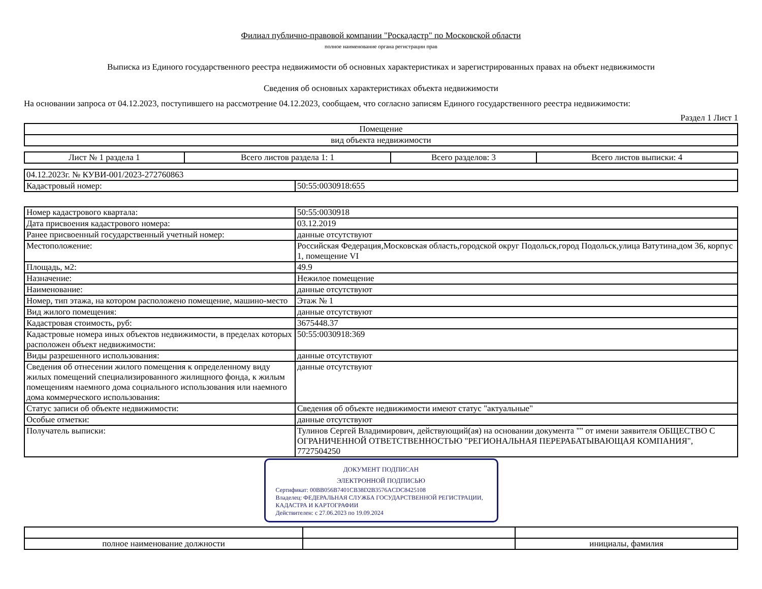Филиал публично-правовой компании "Роскадастр" по Московской области
полное наименование органа регистрации прав
Выписка из Единого государственного реестра недвижимости об основных характеристиках и зарегистрированных правах на объект недвижимости
Сведения об основных характеристиках объекта недвижимости
На основании запроса от 04.12.2023, поступившего на рассмотрение 04.12.2023, сообщаем, что согласно записям Единого государственного реестра недвижимости:
Раздел 1 Лист 1
| Помещение |
| вид объекта недвижимости |
| Лист № 1 раздела 1 | Всего листов раздела 1: 1 | Всего разделов: 3 | Всего листов выписки: 4 |
| 04.12.2023г. № КУВИ-001/2023-272760863 | |
| Кадастровый номер: | 50:55:0030918:655 |
| Номер кадастрового квартала: | 50:55:0030918 |
| Дата присвоения кадастрового номера: | 03.12.2019 |
| Ранее присвоенный государственный учетный номер: | данные отсутствуют |
| Местоположение: | Российская Федерация,Московская область,городской округ Подольск,город Подольск,улица Ватутина,дом 36, корпус 1, помещение VI |
| Площадь, м2: | 49.9 |
| Назначение: | Нежилое помещение |
| Наименование: | данные отсутствуют |
| Номер, тип этажа, на котором расположено помещение, машино-место | Этаж № 1 |
| Вид жилого помещения: | данные отсутствуют |
| Кадастровая стоимость, руб: | 3675448.37 |
| Кадастровые номера иных объектов недвижимости, в пределах которых расположен объект недвижимости: | 50:55:0030918:369 |
| Виды разрешенного использования: | данные отсутствуют |
| Сведения об отнесении жилого помещения к определенному виду жилых помещений специализированного жилищного фонда, к жилым помещениям наемного дома социального использования или наемного дома коммерческого использования: | данные отсутствуют |
| Статус записи об объекте недвижимости: | Сведения об объекте недвижимости имеют статус "актуальные" |
| Особые отметки: | данные отсутствуют |
| Получатель выписки: | Тулинов Сергей Владимирович, действующий(ая) на основании документа "" от имени заявителя ОБЩЕСТВО С ОГРАНИЧЕННОЙ ОТВЕТСТВЕННОСТЬЮ "РЕГИОНАЛЬНАЯ ПЕРЕРАБАТЫВАЮЩАЯ КОМПАНИЯ", 7727504250 |
ДОКУМЕНТ ПОДПИСАН
ЭЛЕКТРОННОЙ ПОДПИСЬЮ
Сертификат: 00BB056B7401CB38D2B3576ACDC8425108
Владелец: ФЕДЕРАЛЬНАЯ СЛУЖБА ГОСУДАРСТВЕННОЙ РЕГИСТРАЦИИ, КАДАСТРА И КАРТОГРАФИИ
Действителен: с 27.06.2023 по 19.09.2024
| полное наименование должности | | инициалы, фамилия |